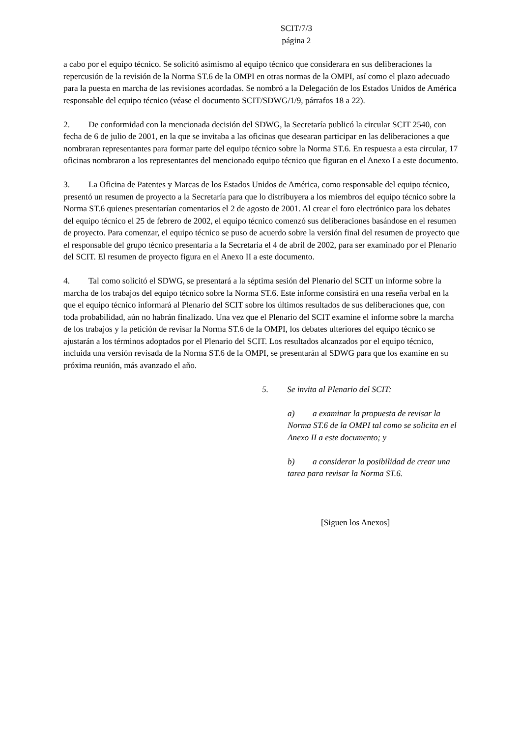SCIT/7/3
página 2
a cabo por el equipo técnico. Se solicitó asimismo al equipo técnico que considerara en sus deliberaciones la repercusión de la revisión de la Norma ST.6 de la OMPI en otras normas de la OMPI, así como el plazo adecuado para la puesta en marcha de las revisiones acordadas. Se nombró a la Delegación de los Estados Unidos de América responsable del equipo técnico (véase el documento SCIT/SDWG/1/9, párrafos 18 a 22).
2. De conformidad con la mencionada decisión del SDWG, la Secretaría publicó la circular SCIT 2540, con fecha de 6 de julio de 2001, en la que se invitaba a las oficinas que desearan participar en las deliberaciones a que nombraran representantes para formar parte del equipo técnico sobre la Norma ST.6. En respuesta a esta circular, 17 oficinas nombraron a los representantes del mencionado equipo técnico que figuran en el Anexo I a este documento.
3. La Oficina de Patentes y Marcas de los Estados Unidos de América, como responsable del equipo técnico, presentó un resumen de proyecto a la Secretaría para que lo distribuyera a los miembros del equipo técnico sobre la Norma ST.6 quienes presentarían comentarios el 2 de agosto de 2001. Al crear el foro electrónico para los debates del equipo técnico el 25 de febrero de 2002, el equipo técnico comenzó sus deliberaciones basándose en el resumen de proyecto. Para comenzar, el equipo técnico se puso de acuerdo sobre la versión final del resumen de proyecto que el responsable del grupo técnico presentaría a la Secretaría el 4 de abril de 2002, para ser examinado por el Plenario del SCIT. El resumen de proyecto figura en el Anexo II a este documento.
4. Tal como solicitó el SDWG, se presentará a la séptima sesión del Plenario del SCIT un informe sobre la marcha de los trabajos del equipo técnico sobre la Norma ST.6. Este informe consistirá en una reseña verbal en la que el equipo técnico informará al Plenario del SCIT sobre los últimos resultados de sus deliberaciones que, con toda probabilidad, aún no habrán finalizado. Una vez que el Plenario del SCIT examine el informe sobre la marcha de los trabajos y la petición de revisar la Norma ST.6 de la OMPI, los debates ulteriores del equipo técnico se ajustarán a los términos adoptados por el Plenario del SCIT. Los resultados alcanzados por el equipo técnico, incluida una versión revisada de la Norma ST.6 de la OMPI, se presentarán al SDWG para que los examine en su próxima reunión, más avanzado el año.
5. Se invita al Plenario del SCIT:
a) a examinar la propuesta de revisar la Norma ST.6 de la OMPI tal como se solicita en el Anexo II a este documento; y
b) a considerar la posibilidad de crear una tarea para revisar la Norma ST.6.
[Siguen los Anexos]